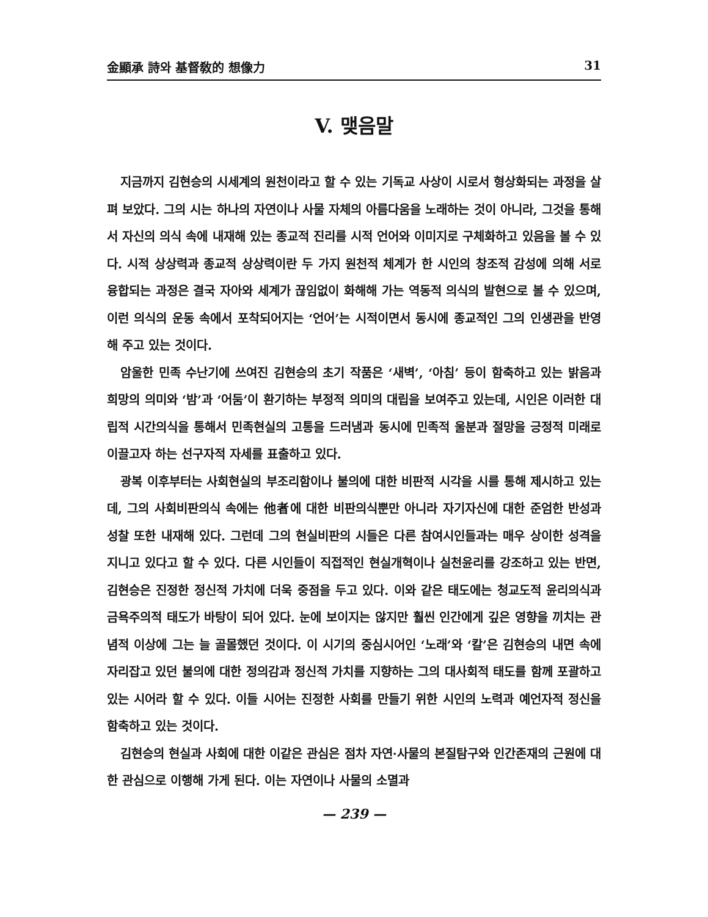金顯承 詩와 基督敎的 想像力 31
V. 맺음말
지금까지 김현승의 시세계의 원천이라고 할 수 있는 기독교 사상이 시로서 형상화되는 과정을 살펴 보았다. 그의 시는 하나의 자연이나 사물 자체의 아름다움을 노래하는 것이 아니라, 그것을 통해서 자신의 의식 속에 내재해 있는 종교적 진리를 시적 언어와 이미지로 구체화하고 있음을 볼 수 있다. 시적 상상력과 종교적 상상력이란 두 가지 원천적 체계가 한 시인의 창조적 감성에 의해 서로 융합되는 과정은 결국 자아와 세계가 끊임없이 화해해 가는 역동적 의식의 발현으로 볼 수 있으며, 이런 의식의 운동 속에서 포착되어지는 ‘언어’는 시적이면서 동시에 종교적인 그의 인생관을 반영해 주고 있는 것이다.
암울한 민족 수난기에 쓰여진 김현승의 초기 작품은 ‘새벽’, ‘아침’ 등이 함축하고 있는 밝음과 희망의 의미와 ‘밤’과 ‘어둠’이 환기하는 부정적 의미의 대립을 보여주고 있는데, 시인은 이러한 대립적 시간의식을 통해서 민족현실의 고통을 드러냄과 동시에 민족적 울분과 절망을 긍정적 미래로 이끌고자 하는 선구자적 자세를 표출하고 있다.
광복 이후부터는 사회현실의 부조리함이나 불의에 대한 비판적 시각을 시를 통해 제시하고 있는데, 그의 사회비판의식 속에는 他者에 대한 비판의식뿐만 아니라 자기자신에 대한 준엄한 반성과 성찰 또한 내재해 있다. 그런데 그의 현실비판의 시들은 다른 참여시인들과는 매우 상이한 성격을 지니고 있다고 할 수 있다. 다른 시인들이 직접적인 현실개혁이나 실천윤리를 강조하고 있는 반면, 김현승은 진정한 정신적 가치에 더욱 중점을 두고 있다. 이와 같은 태도에는 청교도적 윤리의식과 금욕주의적 태도가 바탕이 되어 있다. 눈에 보이지는 않지만 훨씬 인간에게 깊은 영향을 끼치는 관념적 이상에 그는 늘 골몰했던 것이다. 이 시기의 중심시어인 ‘노래’와 ‘칼’은 김현승의 내면 속에 자리잡고 있던 불의에 대한 정의감과 정신적 가치를 지향하는 그의 대사회적 태도를 함께 포괄하고 있는 시어라 할 수 있다. 이들 시어는 진정한 사회를 만들기 위한 시인의 노력과 예언자적 정신을 함축하고 있는 것이다.
김현승의 현실과 사회에 대한 이같은 관심은 점차 자연·사물의 본질탐구와 인간존재의 근원에 대한 관심으로 이행해 가게 된다. 이는 자연이나 사물의 소멸과
— 239 —